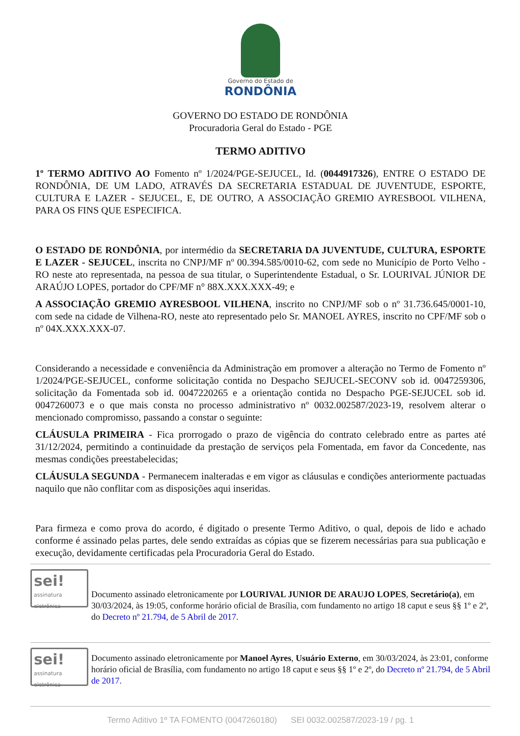Governo do Estado de
RONDÔNIA
GOVERNO DO ESTADO DE RONDÔNIA
Procuradoria Geral do Estado - PGE
TERMO ADITIVO
1º TERMO ADITIVO AO Fomento nº 1/2024/PGE-SEJUCEL, Id. (0044917326), ENTRE O ESTADO DE RONDÔNIA, DE UM LADO, ATRAVÉS DA SECRETARIA ESTADUAL DE JUVENTUDE, ESPORTE, CULTURA E LAZER - SEJUCEL, E, DE OUTRO, A ASSOCIAÇÃO GREMIO AYRESBOOL VILHENA, PARA OS FINS QUE ESPECIFICA.
O ESTADO DE RONDÔNIA, por intermédio da SECRETARIA DA JUVENTUDE, CULTURA, ESPORTE E LAZER - SEJUCEL, inscrita no CNPJ/MF nº 00.394.585/0010-62, com sede no Município de Porto Velho -RO neste ato representada, na pessoa de sua titular, o Superintendente Estadual, o Sr. LOURIVAL JÚNIOR DE ARAÚJO LOPES, portador do CPF/MF n° 88X.XXX.XXX-49; e
A ASSOCIAÇÃO GREMIO AYRESBOOL VILHENA, inscrito no CNPJ/MF sob o nº 31.736.645/0001-10, com sede na cidade de Vilhena-RO, neste ato representado pelo Sr. MANOEL AYRES, inscrito no CPF/MF sob o nº 04X.XXX.XXX-07.
Considerando a necessidade e conveniência da Administração em promover a alteração no Termo de Fomento nº 1/2024/PGE-SEJUCEL, conforme solicitação contida no Despacho SEJUCEL-SECONV sob id. 0047259306, solicitação da Fomentada sob id. 0047220265 e a orientação contida no Despacho PGE-SEJUCEL sob id. 0047260073 e o que mais consta no processo administrativo nº 0032.002587/2023-19, resolvem alterar o mencionado compromisso, passando a constar o seguinte:
CLÁUSULA PRIMEIRA - Fica prorrogado o prazo de vigência do contrato celebrado entre as partes até 31/12/2024, permitindo a continuidade da prestação de serviços pela Fomentada, em favor da Concedente, nas mesmas condições preestabelecidas;
CLÁUSULA SEGUNDA - Permanecem inalteradas e em vigor as cláusulas e condições anteriormente pactuadas naquilo que não conflitar com as disposições aqui inseridas.
Para firmeza e como prova do acordo, é digitado o presente Termo Aditivo, o qual, depois de lido e achado conforme é assinado pelas partes, dele sendo extraídas as cópias que se fizerem necessárias para sua publicação e execução, devidamente certificadas pela Procuradoria Geral do Estado.
sei!
assinatura eletrônica
Documento assinado eletronicamente por LOURIVAL JUNIOR DE ARAUJO LOPES, Secretário(a), em 30/03/2024, às 19:05, conforme horário oficial de Brasília, com fundamento no artigo 18 caput e seus §§ 1º e 2º, do Decreto nº 21.794, de 5 Abril de 2017.
sei!
assinatura eletrônica
Documento assinado eletronicamente por Manoel Ayres, Usuário Externo, em 30/03/2024, às 23:01, conforme horário oficial de Brasília, com fundamento no artigo 18 caput e seus §§ 1º e 2º, do Decreto nº 21.794, de 5 Abril de 2017.
Termo Aditivo 1º TA FOMENTO (0047260180) SEI 0032.002587/2023-19 / pg. 1